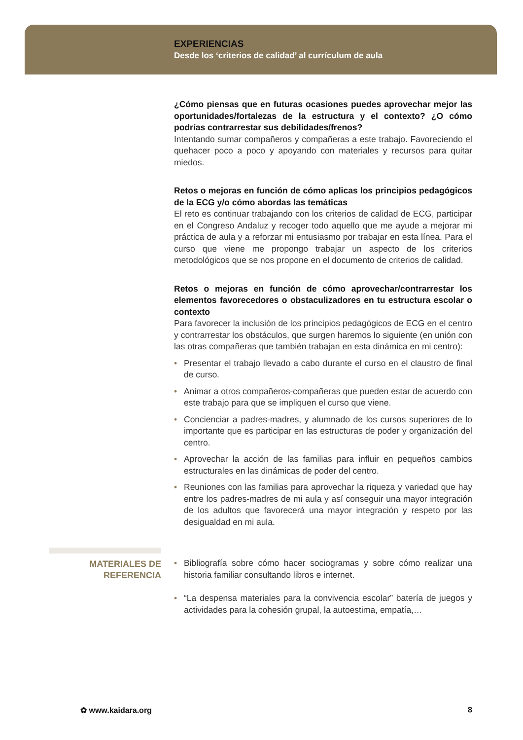EXPERIENCIAS
Desde los ‘criterios de calidad’ al currículum de aula
¿Cómo piensas que en futuras ocasiones puedes aprovechar mejor las oportunidades/fortalezas de la estructura y el contexto? ¿O cómo podrías contrarrestar sus debilidades/frenos?
Intentando sumar compañeros y compañeras a este trabajo. Favoreciendo el quehacer poco a poco y apoyando con materiales y recursos para quitar miedos.
Retos o mejoras en función de cómo aplicas los principios pedagógicos de la ECG y/o cómo abordas las temáticas
El reto es continuar trabajando con los criterios de calidad de ECG, participar en el Congreso Andaluz y recoger todo aquello que me ayude a mejorar mi práctica de aula y a reforzar mi entusiasmo por trabajar en esta línea. Para el curso que viene me propongo trabajar un aspecto de los criterios metodológicos que se nos propone en el documento de criterios de calidad.
Retos o mejoras en función de cómo aprovechar/contrarrestar los elementos favorecedores o obstaculizadores en tu estructura escolar o contexto
Para favorecer la inclusión de los principios pedagógicos de ECG en el centro y contrarrestar los obstáculos, que surgen haremos lo siguiente (en unión con las otras compañeras que también trabajan en esta dinámica en mi centro):
• Presentar el trabajo llevado a cabo durante el curso en el claustro de final de curso.
• Animar a otros compañeros-compañeras que pueden estar de acuerdo con este trabajo para que se impliquen el curso que viene.
• Concienciar a padres-madres, y alumnado de los cursos superiores de lo importante que es participar en las estructuras de poder y organización del centro.
• Aprovechar la acción de las familias para influir en pequeños cambios estructurales en las dinámicas de poder del centro.
• Reuniones con las familias para aprovechar la riqueza y variedad que hay entre los padres-madres de mi aula y así conseguir una mayor integración de los adultos que favorecerá una mayor integración y respeto por las desigualdad en mi aula.
MATERIALES DE
REFERENCIA
• Bibliografía sobre cómo hacer sociogramas y sobre cómo realizar una historia familiar consultando libros e internet.
• “La despensa materiales para la convivencia escolar” batería de juegos y actividades para la cohesión grupal, la autoestima, empatía,…
✿ www.kaidara.org 8